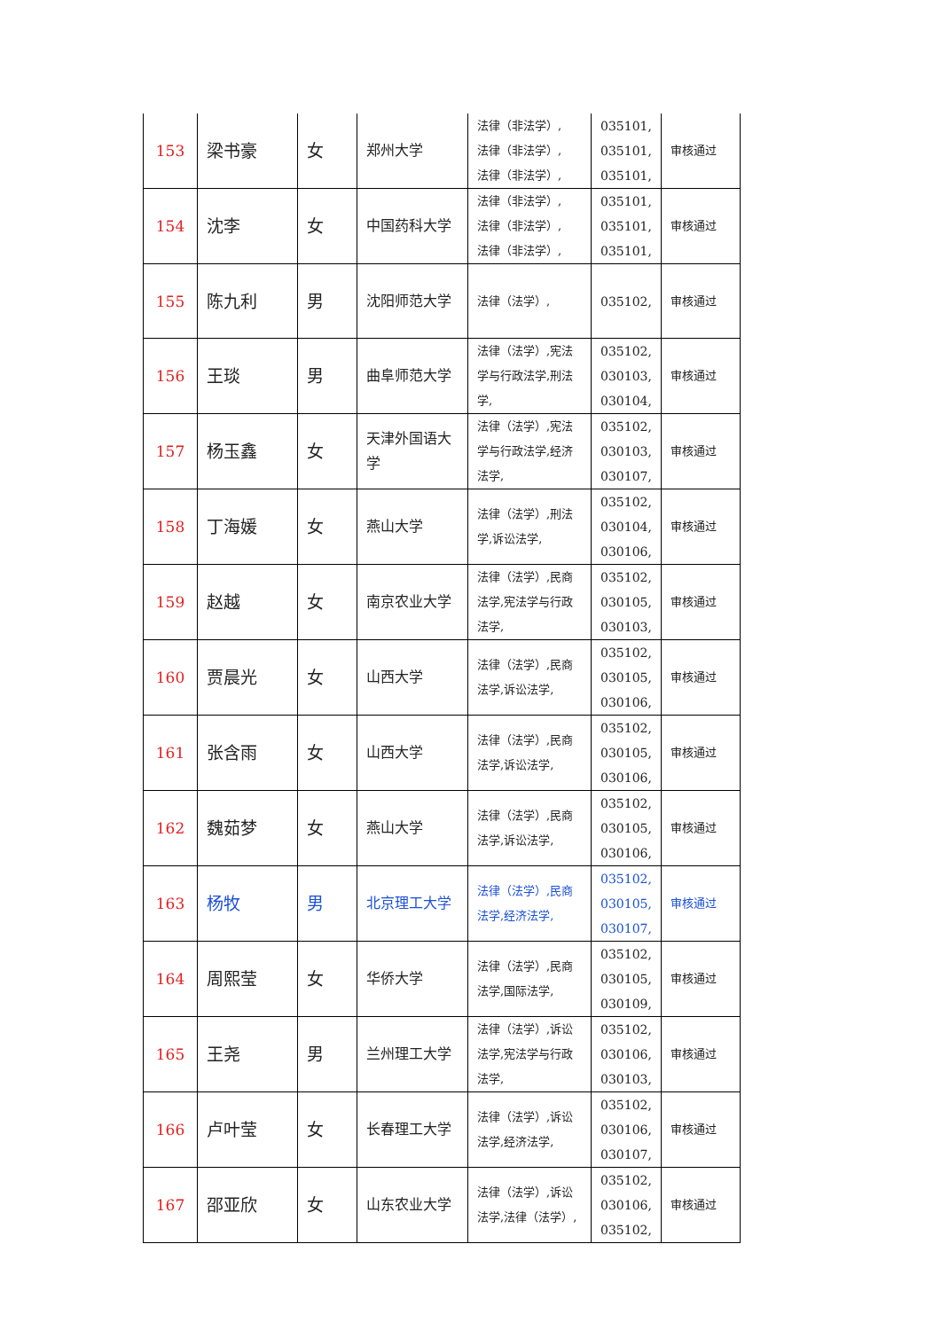| 153 | 梁书豪 | 女 | 郑州大学 | 法律（非法学）, 法律（非法学）, 法律（非法学）, | 035101, 035101, 035101, | 审核通过 |
| 154 | 沈李 | 女 | 中国药科大学 | 法律（非法学）, 法律（非法学）, 法律（非法学）, | 035101, 035101, 035101, | 审核通过 |
| 155 | 陈九利 | 男 | 沈阳师范大学 | 法律（法学）, | 035102, | 审核通过 |
| 156 | 王琰 | 男 | 曲阜师范大学 | 法律（法学）,宪法学与行政法学,刑法学, | 035102, 030103, 030104, | 审核通过 |
| 157 | 杨玉鑫 | 女 | 天津外国语大学 | 法律（法学）,宪法学与行政法学,经济法学, | 035102, 030103, 030107, | 审核通过 |
| 158 | 丁海媛 | 女 | 燕山大学 | 法律（法学）,刑法学,诉讼法学, | 035102, 030104, 030106, | 审核通过 |
| 159 | 赵越 | 女 | 南京农业大学 | 法律（法学）,民商法学,宪法学与行政法学, | 035102, 030105, 030103, | 审核通过 |
| 160 | 贾晨光 | 女 | 山西大学 | 法律（法学）,民商法学,诉讼法学, | 035102, 030105, 030106, | 审核通过 |
| 161 | 张含雨 | 女 | 山西大学 | 法律（法学）,民商法学,诉讼法学, | 035102, 030105, 030106, | 审核通过 |
| 162 | 魏茹梦 | 女 | 燕山大学 | 法律（法学）,民商法学,诉讼法学, | 035102, 030105, 030106, | 审核通过 |
| 163 | 杨牧 | 男 | 北京理工大学 | 法律（法学）,民商法学,经济法学, | 035102, 030105, 030107, | 审核通过 |
| 164 | 周熙莹 | 女 | 华侨大学 | 法律（法学）,民商法学,国际法学, | 035102, 030105, 030109, | 审核通过 |
| 165 | 王尧 | 男 | 兰州理工大学 | 法律（法学）,诉讼法学,宪法学与行政法学, | 035102, 030106, 030103, | 审核通过 |
| 166 | 卢叶莹 | 女 | 长春理工大学 | 法律（法学）,诉讼法学,经济法学, | 035102, 030106, 030107, | 审核通过 |
| 167 | 邵亚欣 | 女 | 山东农业大学 | 法律（法学）,诉讼法学,法律（法学）, | 035102, 030106, 035102, | 审核通过 |